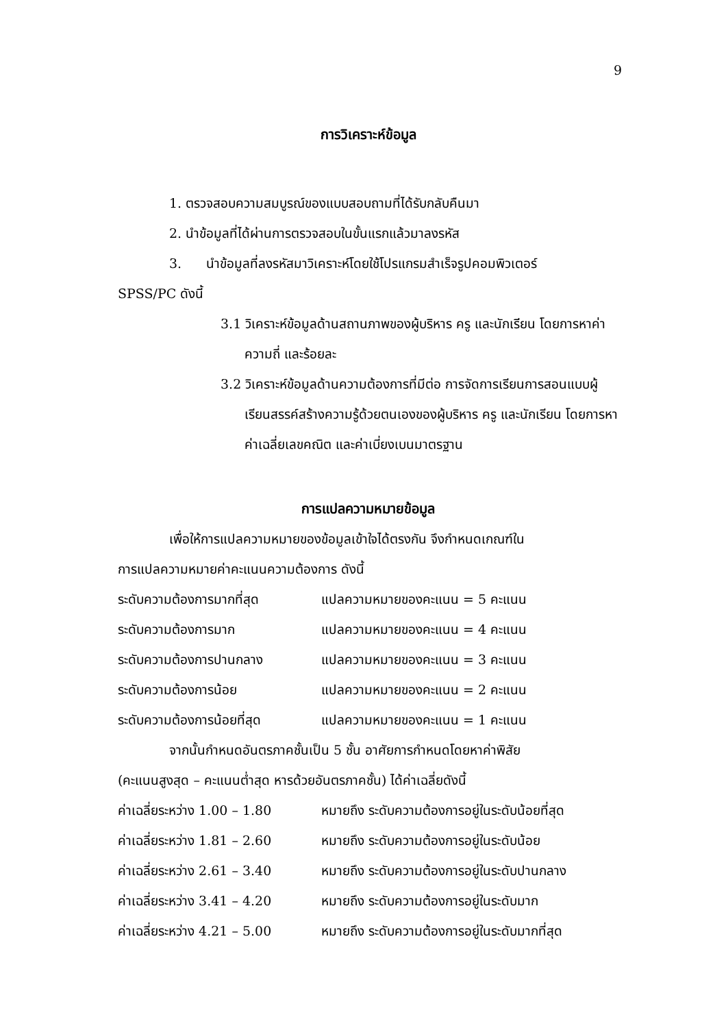9
การวิเคราะห์ข้อมูล
1. ตรวจสอบความสมบูรณ์ของแบบสอบถามที่ได้รับกลับคืนมา
2. นำข้อมูลที่ได้ผ่านการตรวจสอบในขั้นแรกแล้วมาลงรหัส
3. นำข้อมูลที่ลงรหัสมาวิเคราะห์โดยใช้โปรแกรมสำเร็จรูปคอมพิวเตอร์
SPSS/PC ดังนี้
3.1 วิเคราะห์ข้อมูลด้านสถานภาพของผู้บริหาร ครู และนักเรียน โดยการหาค่าความถี่ และร้อยละ
3.2 วิเคราะห์ข้อมูลด้านความต้องการที่มีต่อ การจัดการเรียนการสอนแบบผู้เรียนสรรค์สร้างความรู้ด้วยตนเองของผู้บริหาร ครู และนักเรียน โดยการหาค่าเฉลี่ยเลขคณิต และค่าเบี่ยงเบนมาตรฐาน
การแปลความหมายข้อมูล
เพื่อให้การแปลความหมายของข้อมูลเข้าใจได้ตรงกัน จึงกำหนดเกณฑ์ใน
การแปลความหมายค่าคะแนนความต้องการ ดังนี้
ระดับความต้องการมากที่สุด แปลความหมายของคะแนน = 5 คะแนน
ระดับความต้องการมาก แปลความหมายของคะแนน = 4 คะแนน
ระดับความต้องการปานกลาง แปลความหมายของคะแนน = 3 คะแนน
ระดับความต้องการน้อย แปลความหมายของคะแนน = 2 คะแนน
ระดับความต้องการน้อยที่สุด แปลความหมายของคะแนน = 1 คะแนน
จากนั้นกำหนดอันตรภาคชั้นเป็น 5 ชั้น อาศัยการกำหนดโดยหาค่าพิสัย
(คะแนนสูงสุด – คะแนนต่ำสุด หารด้วยอันตรภาคชั้น) ได้ค่าเฉลี่ยดังนี้
ค่าเฉลี่ยระหว่าง 1.00 – 1.80 หมายถึง ระดับความต้องการอยู่ในระดับน้อยที่สุด
ค่าเฉลี่ยระหว่าง 1.81 – 2.60 หมายถึง ระดับความต้องการอยู่ในระดับน้อย
ค่าเฉลี่ยระหว่าง 2.61 – 3.40 หมายถึง ระดับความต้องการอยู่ในระดับปานกลาง
ค่าเฉลี่ยระหว่าง 3.41 – 4.20 หมายถึง ระดับความต้องการอยู่ในระดับมาก
ค่าเฉลี่ยระหว่าง 4.21 – 5.00 หมายถึง ระดับความต้องการอยู่ในระดับมากที่สุด